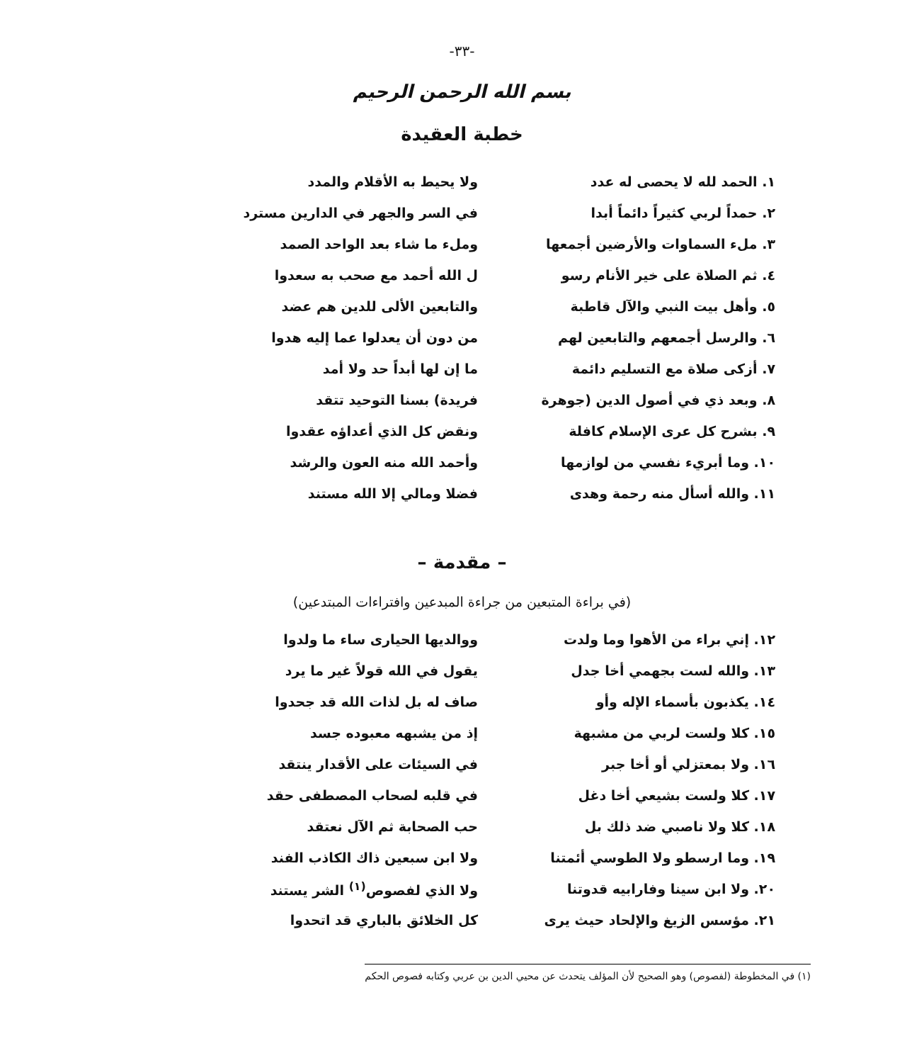-٣٣-
بسم الله الرحمن الرحيم
خطبة العقيدة
١. الحمد لله لا يحصى له عدد ولا يحيط به الأقلام والمدد
٢. حمداً لربي كثيراً دائماً أبدا في السر والجهر في الدارين مسترد
٣. ملء السماوات والأرضين أجمعها وملء ما شاء بعد الواحد الصمد
٤. ثم الصلاة على خير الأنام رسو ل الله أحمد مع صحب به سعدوا
٥. وأهل بيت النبي والآل قاطبة والتابعين الألى للدين هم عضد
٦. والرسل أجمعهم والتابعين لهم من دون أن يعدلوا عما إليه هدوا
٧. أزكى صلاة مع التسليم دائمة ما إن لها أبداً حد ولا أمد
٨. وبعد ذي في أصول الدين (جوهرة فريدة) بسنا التوحيد تتقد
٩. بشرح كل عرى الإسلام كافلة ونقض كل الذي أعداؤه عقدوا
١٠. وما أبريء نفسي من لوازمها وأحمد الله منه العون والرشد
١١. والله أسأل منه رحمة وهدى فضلا ومالي إلا الله مستند
– مقدمة –
(في براءة المتبعين من جراءة المبدعين وافتراءات المبتدعين)
١٢. إني براء من الأهوا وما ولدت ووالديها الحيارى ساء ما ولدوا
١٣. والله لست بجهمي أخا جدل يقول في الله قولاً غير ما يرد
١٤. يكذبون بأسماء الإله وأو صاف له بل لذات الله قد جحدوا
١٥. كلا ولست لربي من مشبهة إذ من يشبهه معبوده جسد
١٦. ولا بمعتزلي أو أخا جبر في السيئات على الأقدار ينتقد
١٧. كلا ولست بشيعي أخا دغل في قلبه لصحاب المصطفى حقد
١٨. كلا ولا ناصبي ضد ذلك بل حب الصحابة ثم الآل نعتقد
١٩. وما ارسطو ولا الطوسي أئمتنا ولا ابن سبعين ذاك الكاذب الفند
٢٠. ولا ابن سينا وفارابيه قدوتنا ولا الذي لفصوص<sup>(١)</sup> الشر يستند
٢١. مؤسس الزيغ والإلحاد حيث يرى كل الخلائق بالباري قد اتحدوا
(١) في المخطوطة (لفصوص) وهو الصحيح لأن المؤلف يتحدث عن محيي الدين بن عربي وكتابه فصوص الحكم